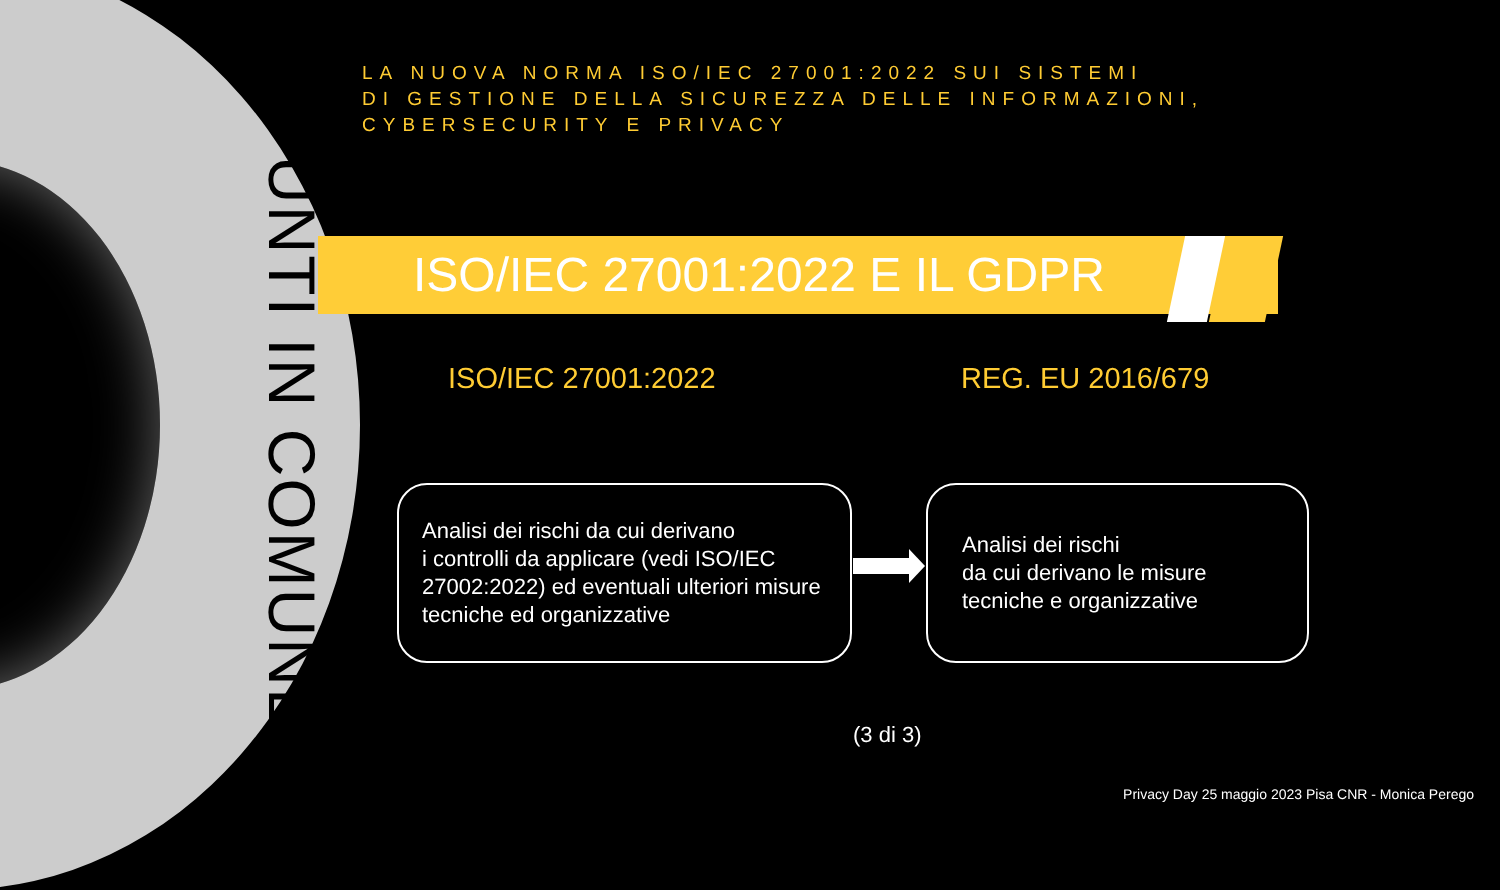PUNTI IN COMUNE
LA NUOVA NORMA ISO/IEC 27001:2022 SUI SISTEMI
DI GESTIONE DELLA SICUREZZA DELLE INFORMAZIONI, CYBERSECURITY E PRIVACY
ISO/IEC 27001:2022 E IL GDPR
ISO/IEC 27001:2022 REG. EU 2016/679
Analisi dei rischi da cui derivano
i controlli da applicare (vedi ISO/IEC 27002:2022) ed eventuali ulteriori misure tecniche ed organizzative
Analisi dei rischi
da cui derivano le misure
tecniche e organizzative
(3 di 3)
Privacy Day 25 maggio 2023 Pisa CNR - Monica Perego